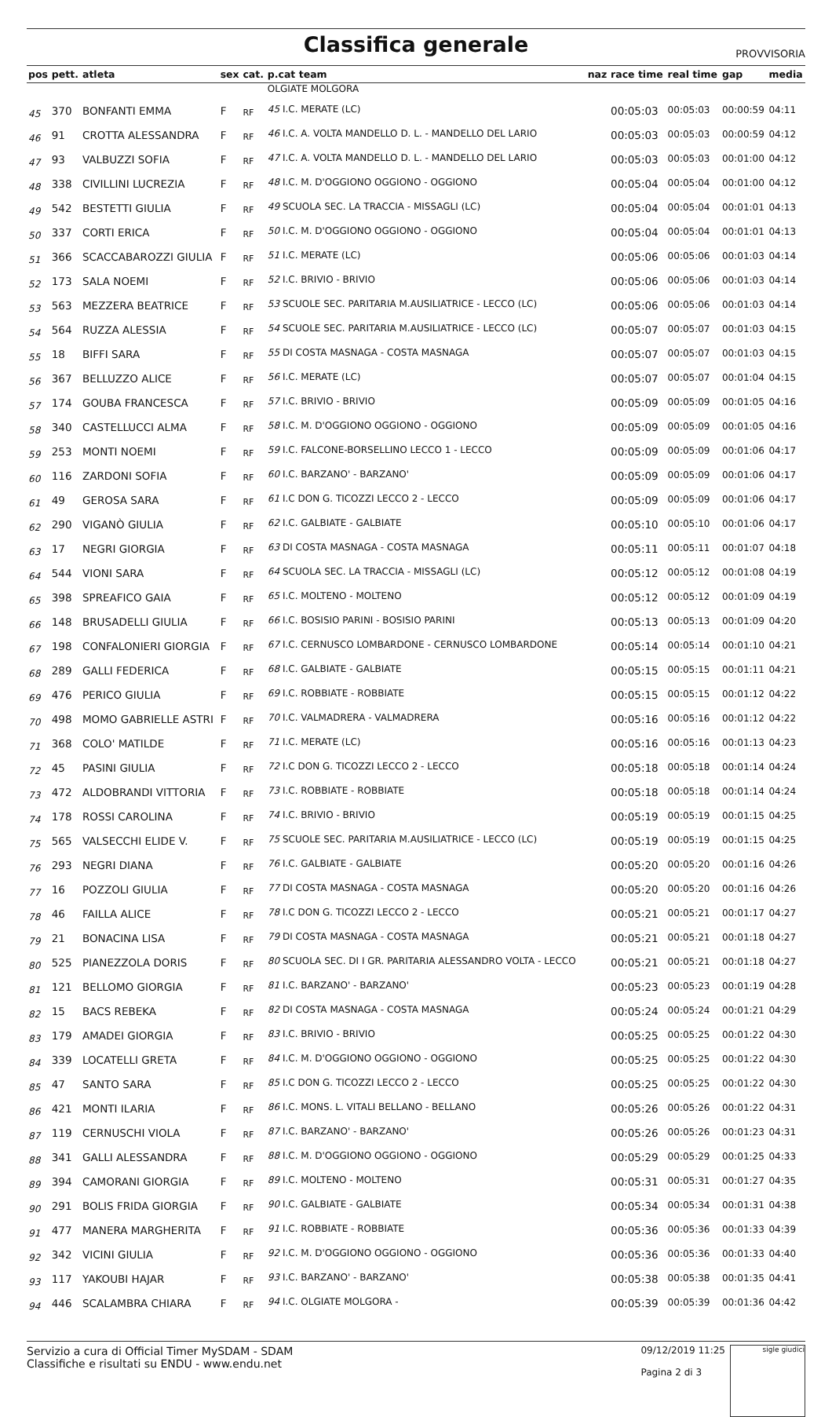Classifica generale
PROVVISORIA
| pos | pett. | atleta | sex | cat. | p.cat team | naz | race time | real time | gap | media |
| --- | --- | --- | --- | --- | --- | --- | --- | --- | --- | --- |
| | | | | | OLGIATE MOLGORA | | | | | |
| 45 | 370 | BONFANTI EMMA | F | RF | 45 I.C. MERATE (LC) | | 00:05:03 | 00:05:03 | 00:00:59 | 04:11 |
| 46 | 91 | CROTTA ALESSANDRA | F | RF | 46 I.C. A. VOLTA MANDELLO D. L. - MANDELLO DEL LARIO | | 00:05:03 | 00:05:03 | 00:00:59 | 04:12 |
| 47 | 93 | VALBUZZI SOFIA | F | RF | 47 I.C. A. VOLTA MANDELLO D. L. - MANDELLO DEL LARIO | | 00:05:03 | 00:05:03 | 00:01:00 | 04:12 |
| 48 | 338 | CIVILLINI LUCREZIA | F | RF | 48 I.C. M. D'OGGIONO OGGIONO - OGGIONO | | 00:05:04 | 00:05:04 | 00:01:00 | 04:12 |
| 49 | 542 | BESTETTI GIULIA | F | RF | 49 SCUOLA SEC. LA TRACCIA - MISSAGLI (LC) | | 00:05:04 | 00:05:04 | 00:01:01 | 04:13 |
| 50 | 337 | CORTI ERICA | F | RF | 50 I.C. M. D'OGGIONO OGGIONO - OGGIONO | | 00:05:04 | 00:05:04 | 00:01:01 | 04:13 |
| 51 | 366 | SCACCABAROZZI GIULIA | F | RF | 51 I.C. MERATE (LC) | | 00:05:06 | 00:05:06 | 00:01:03 | 04:14 |
| 52 | 173 | SALA NOEMI | F | RF | 52 I.C. BRIVIO - BRIVIO | | 00:05:06 | 00:05:06 | 00:01:03 | 04:14 |
| 53 | 563 | MEZZERA BEATRICE | F | RF | 53 SCUOLE SEC. PARITARIA M.AUSILIATRICE - LECCO (LC) | | 00:05:06 | 00:05:06 | 00:01:03 | 04:14 |
| 54 | 564 | RUZZA ALESSIA | F | RF | 54 SCUOLE SEC. PARITARIA M.AUSILIATRICE - LECCO (LC) | | 00:05:07 | 00:05:07 | 00:01:03 | 04:15 |
| 55 | 18 | BIFFI SARA | F | RF | 55 DI COSTA MASNAGA - COSTA MASNAGA | | 00:05:07 | 00:05:07 | 00:01:03 | 04:15 |
| 56 | 367 | BELLUZZO ALICE | F | RF | 56 I.C. MERATE (LC) | | 00:05:07 | 00:05:07 | 00:01:04 | 04:15 |
| 57 | 174 | GOUBA FRANCESCA | F | RF | 57 I.C. BRIVIO - BRIVIO | | 00:05:09 | 00:05:09 | 00:01:05 | 04:16 |
| 58 | 340 | CASTELLUCCI ALMA | F | RF | 58 I.C. M. D'OGGIONO OGGIONO - OGGIONO | | 00:05:09 | 00:05:09 | 00:01:05 | 04:16 |
| 59 | 253 | MONTI NOEMI | F | RF | 59 I.C. FALCONE-BORSELLINO LECCO 1 - LECCO | | 00:05:09 | 00:05:09 | 00:01:06 | 04:17 |
| 60 | 116 | ZARDONI SOFIA | F | RF | 60 I.C. BARZANO' - BARZANO' | | 00:05:09 | 00:05:09 | 00:01:06 | 04:17 |
| 61 | 49 | GEROSA SARA | F | RF | 61 I.C DON G. TICOZZI LECCO 2 - LECCO | | 00:05:09 | 00:05:09 | 00:01:06 | 04:17 |
| 62 | 290 | VIGANÒ GIULIA | F | RF | 62 I.C. GALBIATE - GALBIATE | | 00:05:10 | 00:05:10 | 00:01:06 | 04:17 |
| 63 | 17 | NEGRI GIORGIA | F | RF | 63 DI COSTA MASNAGA - COSTA MASNAGA | | 00:05:11 | 00:05:11 | 00:01:07 | 04:18 |
| 64 | 544 | VIONI SARA | F | RF | 64 SCUOLA SEC. LA TRACCIA - MISSAGLI (LC) | | 00:05:12 | 00:05:12 | 00:01:08 | 04:19 |
| 65 | 398 | SPREAFICO GAIA | F | RF | 65 I.C. MOLTENO - MOLTENO | | 00:05:12 | 00:05:12 | 00:01:09 | 04:19 |
| 66 | 148 | BRUSADELLI GIULIA | F | RF | 66 I.C. BOSISIO PARINI - BOSISIO PARINI | | 00:05:13 | 00:05:13 | 00:01:09 | 04:20 |
| 67 | 198 | CONFALONIERI GIORGIA | F | RF | 67 I.C. CERNUSCO LOMBARDONE - CERNUSCO LOMBARDONE | | 00:05:14 | 00:05:14 | 00:01:10 | 04:21 |
| 68 | 289 | GALLI FEDERICA | F | RF | 68 I.C. GALBIATE - GALBIATE | | 00:05:15 | 00:05:15 | 00:01:11 | 04:21 |
| 69 | 476 | PERICO GIULIA | F | RF | 69 I.C. ROBBIATE - ROBBIATE | | 00:05:15 | 00:05:15 | 00:01:12 | 04:22 |
| 70 | 498 | MOMO GABRIELLE ASTRI | F | RF | 70 I.C. VALMADRERA - VALMADRERA | | 00:05:16 | 00:05:16 | 00:01:12 | 04:22 |
| 71 | 368 | COLO' MATILDE | F | RF | 71 I.C. MERATE (LC) | | 00:05:16 | 00:05:16 | 00:01:13 | 04:23 |
| 72 | 45 | PASINI GIULIA | F | RF | 72 I.C DON G. TICOZZI LECCO 2 - LECCO | | 00:05:18 | 00:05:18 | 00:01:14 | 04:24 |
| 73 | 472 | ALDOBRANDI VITTORIA | F | RF | 73 I.C. ROBBIATE - ROBBIATE | | 00:05:18 | 00:05:18 | 00:01:14 | 04:24 |
| 74 | 178 | ROSSI CAROLINA | F | RF | 74 I.C. BRIVIO - BRIVIO | | 00:05:19 | 00:05:19 | 00:01:15 | 04:25 |
| 75 | 565 | VALSECCHI ELIDE V. | F | RF | 75 SCUOLE SEC. PARITARIA M.AUSILIATRICE - LECCO (LC) | | 00:05:19 | 00:05:19 | 00:01:15 | 04:25 |
| 76 | 293 | NEGRI DIANA | F | RF | 76 I.C. GALBIATE - GALBIATE | | 00:05:20 | 00:05:20 | 00:01:16 | 04:26 |
| 77 | 16 | POZZOLI GIULIA | F | RF | 77 DI COSTA MASNAGA - COSTA MASNAGA | | 00:05:20 | 00:05:20 | 00:01:16 | 04:26 |
| 78 | 46 | FAILLA ALICE | F | RF | 78 I.C DON G. TICOZZI LECCO 2 - LECCO | | 00:05:21 | 00:05:21 | 00:01:17 | 04:27 |
| 79 | 21 | BONACINA LISA | F | RF | 79 DI COSTA MASNAGA - COSTA MASNAGA | | 00:05:21 | 00:05:21 | 00:01:18 | 04:27 |
| 80 | 525 | PIANEZZOLA DORIS | F | RF | 80 SCUOLA SEC. DI I GR. PARITARIA ALESSANDRO VOLTA - LECCO | | 00:05:21 | 00:05:21 | 00:01:18 | 04:27 |
| 81 | 121 | BELLOMO GIORGIA | F | RF | 81 I.C. BARZANO' - BARZANO' | | 00:05:23 | 00:05:23 | 00:01:19 | 04:28 |
| 82 | 15 | BACS REBEKA | F | RF | 82 DI COSTA MASNAGA - COSTA MASNAGA | | 00:05:24 | 00:05:24 | 00:01:21 | 04:29 |
| 83 | 179 | AMADEI GIORGIA | F | RF | 83 I.C. BRIVIO - BRIVIO | | 00:05:25 | 00:05:25 | 00:01:22 | 04:30 |
| 84 | 339 | LOCATELLI GRETA | F | RF | 84 I.C. M. D'OGGIONO OGGIONO - OGGIONO | | 00:05:25 | 00:05:25 | 00:01:22 | 04:30 |
| 85 | 47 | SANTO SARA | F | RF | 85 I.C DON G. TICOZZI LECCO 2 - LECCO | | 00:05:25 | 00:05:25 | 00:01:22 | 04:30 |
| 86 | 421 | MONTI ILARIA | F | RF | 86 I.C. MONS. L. VITALI BELLANO - BELLANO | | 00:05:26 | 00:05:26 | 00:01:22 | 04:31 |
| 87 | 119 | CERNUSCHI VIOLA | F | RF | 87 I.C. BARZANO' - BARZANO' | | 00:05:26 | 00:05:26 | 00:01:23 | 04:31 |
| 88 | 341 | GALLI ALESSANDRA | F | RF | 88 I.C. M. D'OGGIONO OGGIONO - OGGIONO | | 00:05:29 | 00:05:29 | 00:01:25 | 04:33 |
| 89 | 394 | CAMORANI GIORGIA | F | RF | 89 I.C. MOLTENO - MOLTENO | | 00:05:31 | 00:05:31 | 00:01:27 | 04:35 |
| 90 | 291 | BOLIS FRIDA GIORGIA | F | RF | 90 I.C. GALBIATE - GALBIATE | | 00:05:34 | 00:05:34 | 00:01:31 | 04:38 |
| 91 | 477 | MANERA MARGHERITA | F | RF | 91 I.C. ROBBIATE - ROBBIATE | | 00:05:36 | 00:05:36 | 00:01:33 | 04:39 |
| 92 | 342 | VICINI GIULIA | F | RF | 92 I.C. M. D'OGGIONO OGGIONO - OGGIONO | | 00:05:36 | 00:05:36 | 00:01:33 | 04:40 |
| 93 | 117 | YAKOUBI HAJAR | F | RF | 93 I.C. BARZANO' - BARZANO' | | 00:05:38 | 00:05:38 | 00:01:35 | 04:41 |
| 94 | 446 | SCALAMBRA CHIARA | F | RF | 94 I.C. OLGIATE MOLGORA - | | 00:05:39 | 00:05:39 | 00:01:36 | 04:42 |
Servizio a cura di Official Timer MySDAM - SDAM
Classifiche e risultati su ENDU - www.endu.net
09/12/2019 11:25
Pagina 2 di 3
sigle giudici